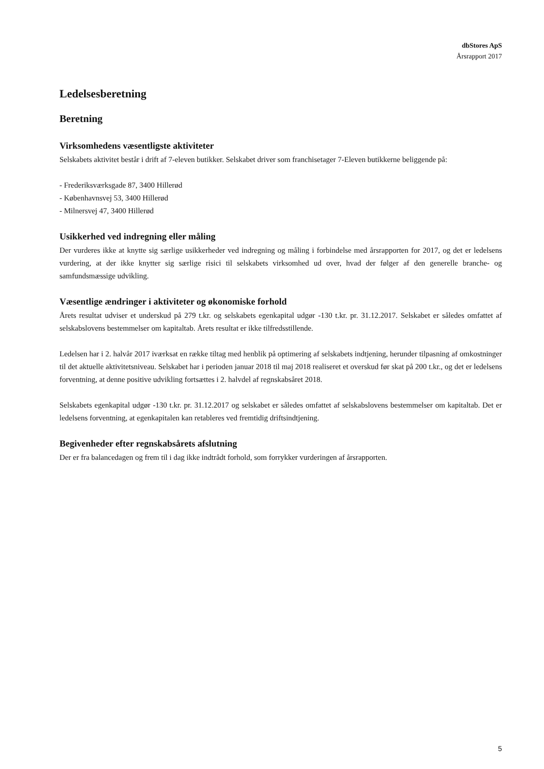dbStores ApS
Årsrapport 2017
Ledelsesberetning
Beretning
Virksomhedens væsentligste aktiviteter
Selskabets aktivitet består i drift af 7-eleven butikker. Selskabet driver som franchisetager 7-Eleven butikkerne beliggende på:
- Frederiksværksgade 87, 3400 Hillerød
- Københavnsvej 53, 3400 Hillerød
- Milnersvej 47, 3400 Hillerød
Usikkerhed ved indregning eller måling
Der vurderes ikke at knytte sig særlige usikkerheder ved indregning og måling i forbindelse med årsrapporten for 2017, og det er ledelsens vurdering, at der ikke knytter sig særlige risici til selskabets virksomhed ud over, hvad der følger af den generelle branche- og samfundsmæssige udvikling.
Væsentlige ændringer i aktiviteter og økonomiske forhold
Årets resultat udviser et underskud på 279 t.kr. og selskabets egenkapital udgør -130 t.kr. pr. 31.12.2017. Selskabet er således omfattet af selskabslovens bestemmelser om kapitaltab. Årets resultat er ikke tilfredsstillende.
Ledelsen har i 2. halvår 2017 iværksat en række tiltag med henblik på optimering af selskabets indtjening, herunder tilpasning af omkostninger til det aktuelle aktivitetsniveau. Selskabet har i perioden januar 2018 til maj 2018 realiseret et overskud før skat på 200 t.kr., og det er ledelsens forventning, at denne positive udvikling fortsættes i 2. halvdel af regnskabsåret 2018.
Selskabets egenkapital udgør -130 t.kr. pr. 31.12.2017 og selskabet er således omfattet af selskabslovens bestemmelser om kapitaltab. Det er ledelsens forventning, at egenkapitalen kan retableres ved fremtidig driftsindtjening.
Begivenheder efter regnskabsårets afslutning
Der er fra balancedagen og frem til i dag ikke indtrådt forhold, som forrykker vurderingen af årsrapporten.
5